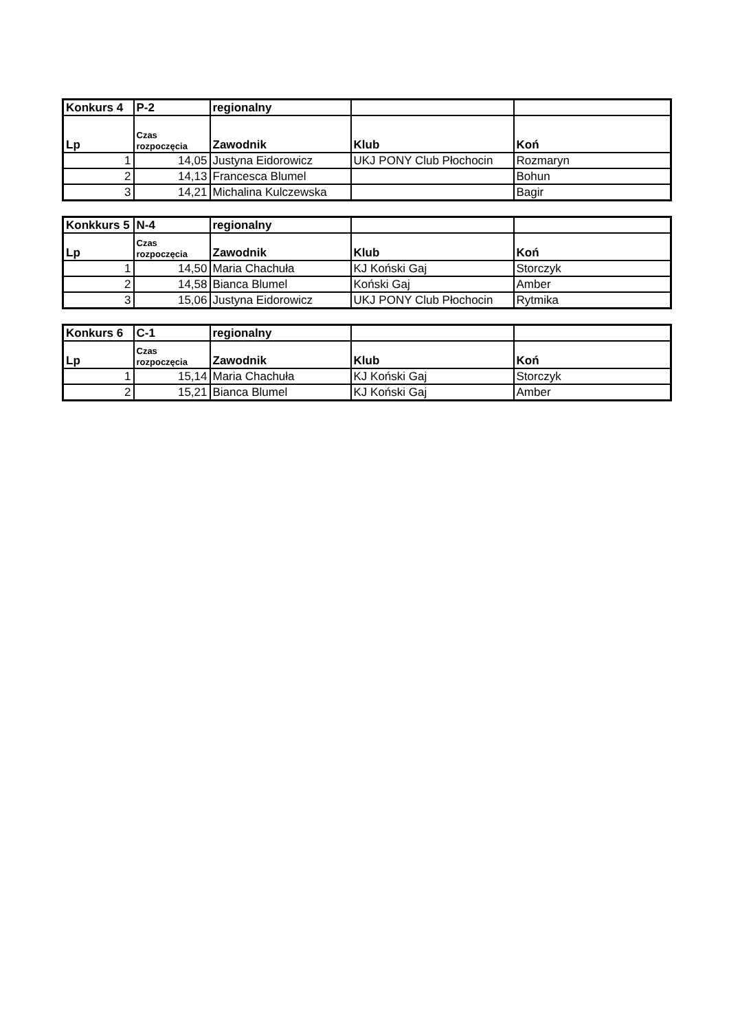| Konkurs 4 | P-2 | regionalny | | |
| Lp | Czas rozpoczęcia | Zawodnik | Klub | Koń |
| 1 | 14,05 | Justyna Eidorowicz | UKJ PONY Club Płochocin | Rozmaryn |
| 2 | 14,13 | Francesca Blumel | | Bohun |
| 3 | 14,21 | Michalina Kulczewska | | Bagir |
| Konkkurs 5 | N-4 | regionalny | | |
| Lp | Czas rozpoczęcia | Zawodnik | Klub | Koń |
| 1 | 14,50 | Maria Chachuła | KJ Koński Gaj | Storczyk |
| 2 | 14,58 | Bianca Blumel | Koński Gaj | Amber |
| 3 | 15,06 | Justyna Eidorowicz | UKJ PONY Club Płochocin | Rytmika |
| Konkurs 6 | C-1 | regionalny | | |
| Lp | Czas rozpoczęcia | Zawodnik | Klub | Koń |
| 1 | 15,14 | Maria Chachuła | KJ Koński Gaj | Storczyk |
| 2 | 15,21 | Bianca Blumel | KJ Koński Gaj | Amber |